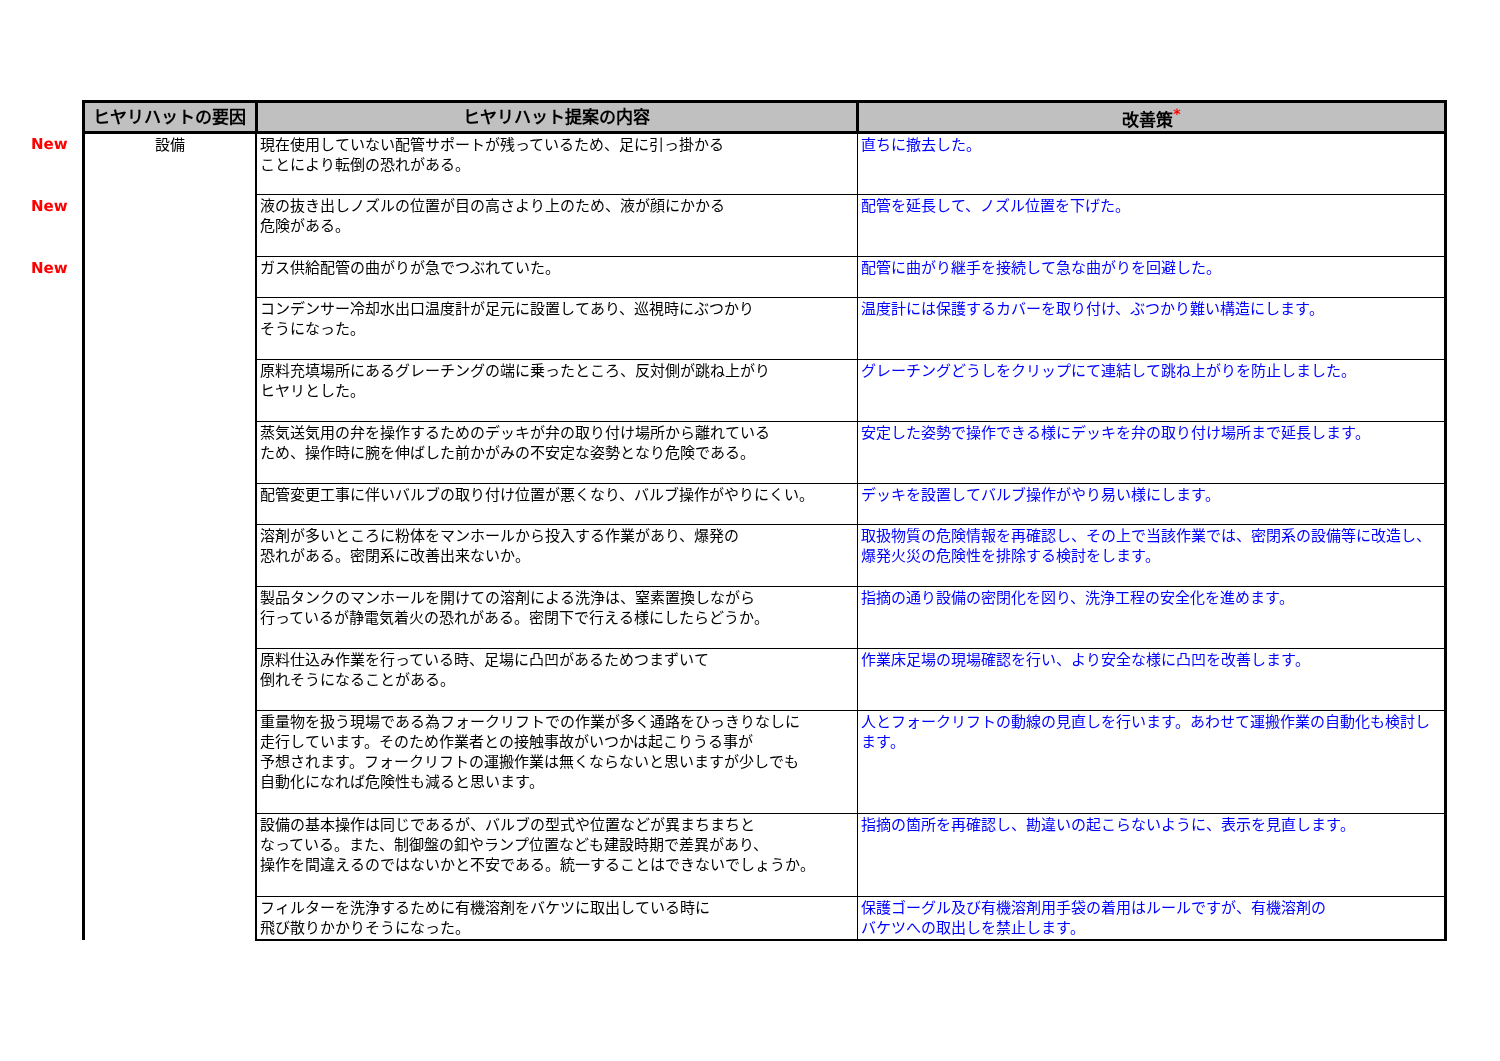| | ヒヤリハットの要因 | ヒヤリハット提案の内容 | 改善策<sup>*</sup> |
| New | 設備 | 現在使用していない配管サポートが残っているため、足に引っ掛かる ことにより転倒の恐れがある。 | 直ちに撤去した。 |
| New | | 液の抜き出しノズルの位置が目の高さより上のため、液が顔にかかる 危険がある。 | 配管を延長して、ノズル位置を下げた。 |
| New | | ガス供給配管の曲がりが急でつぶれていた。 | 配管に曲がり継手を接続して急な曲がりを回避した。 |
| | | コンデンサー冷却水出口温度計が足元に設置してあり、巡視時にぶつかり そうになった。 | 温度計には保護するカバーを取り付け、ぶつかり難い構造にします。 |
| | | 原料充填場所にあるグレーチングの端に乗ったところ、反対側が跳ね上がり ヒヤリとした。 | グレーチングどうしをクリップにて連結して跳ね上がりを防止しました。 |
| | | 蒸気送気用の弁を操作するためのデッキが弁の取り付け場所から離れている ため、操作時に腕を伸ばした前かがみの不安定な姿勢となり危険である。 | 安定した姿勢で操作できる様にデッキを弁の取り付け場所まで延長します。 |
| | | 配管変更工事に伴いバルブの取り付け位置が悪くなり、バルブ操作がやりにくい。 | デッキを設置してバルブ操作がやり易い様にします。 |
| | | 溶剤が多いところに粉体をマンホールから投入する作業があり、爆発の 恐れがある。密閉系に改善出来ないか。 | 取扱物質の危険情報を再確認し、その上で当該作業では、密閉系の設備等に改造し、爆発火災の危険性を排除する検討をします。 |
| | | 製品タンクのマンホールを開けての溶剤による洗浄は、窒素置換しながら 行っているが静電気着火の恐れがある。密閉下で行える様にしたらどうか。 | 指摘の通り設備の密閉化を図り、洗浄工程の安全化を進めます。 |
| | | 原料仕込み作業を行っている時、足場に凸凹があるためつまずいて 倒れそうになることがある。 | 作業床足場の現場確認を行い、より安全な様に凸凹を改善します。 |
| | | 重量物を扱う現場である為フォークリフトでの作業が多く通路をひっきりなしに 走行しています。そのため作業者との接触事故がいつかは起こりうる事が 予想されます。フォークリフトの運搬作業は無くならないと思いますが少しでも 自動化になれば危険性も減ると思います。 | 人とフォークリフトの動線の見直しを行います。あわせて運搬作業の自動化も検討します。 |
| | | 設備の基本操作は同じであるが、バルブの型式や位置などが異まちまちと なっている。また、制御盤の釦やランプ位置なども建設時期で差異があり、 操作を間違えるのではないかと不安である。統一することはできないでしょうか。 | 指摘の箇所を再確認し、勘違いの起こらないように、表示を見直します。 |
| | | フィルターを洗浄するために有機溶剤をバケツに取出している時に 飛び散りかかりそうになった。 | 保護ゴーグル及び有機溶剤用手袋の着用はルールですが、有機溶剤の バケツへの取出しを禁止します。 |